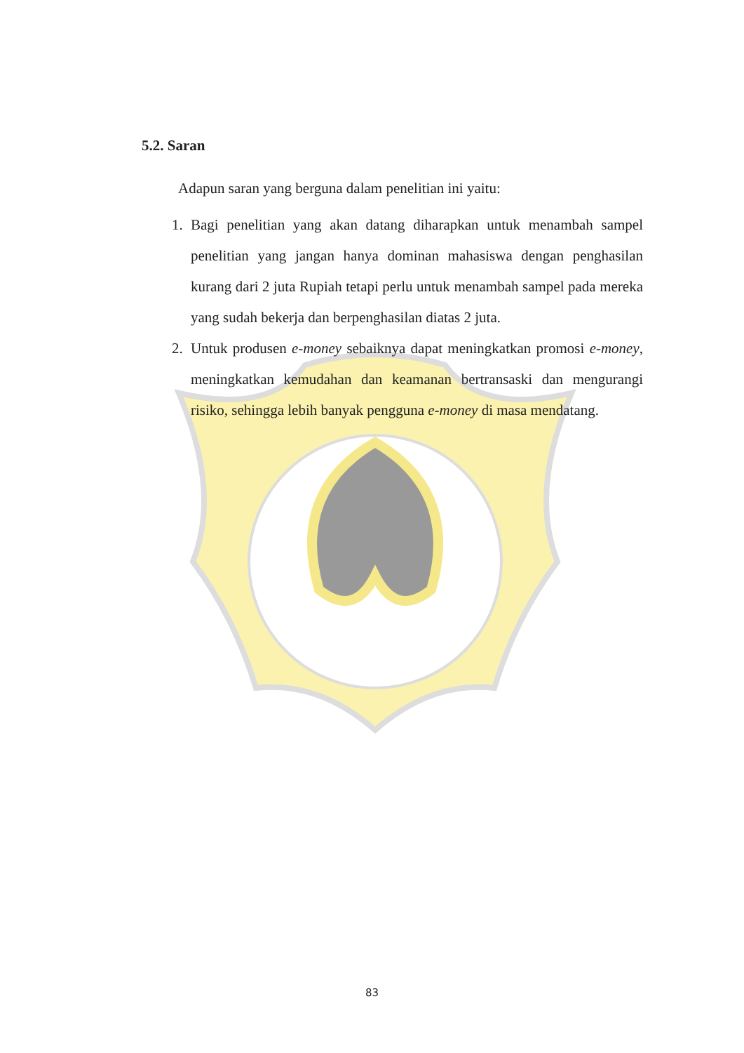5.2. Saran
Adapun saran yang berguna dalam penelitian ini yaitu:
1. Bagi penelitian yang akan datang diharapkan untuk menambah sampel penelitian yang jangan hanya dominan mahasiswa dengan penghasilan kurang dari 2 juta Rupiah tetapi perlu untuk menambah sampel pada mereka yang sudah bekerja dan berpenghasilan diatas 2 juta.
2. Untuk produsen e-money sebaiknya dapat meningkatkan promosi e-money, meningkatkan kemudahan dan keamanan bertransaski dan mengurangi risiko, sehingga lebih banyak pengguna e-money di masa mendatang.
83